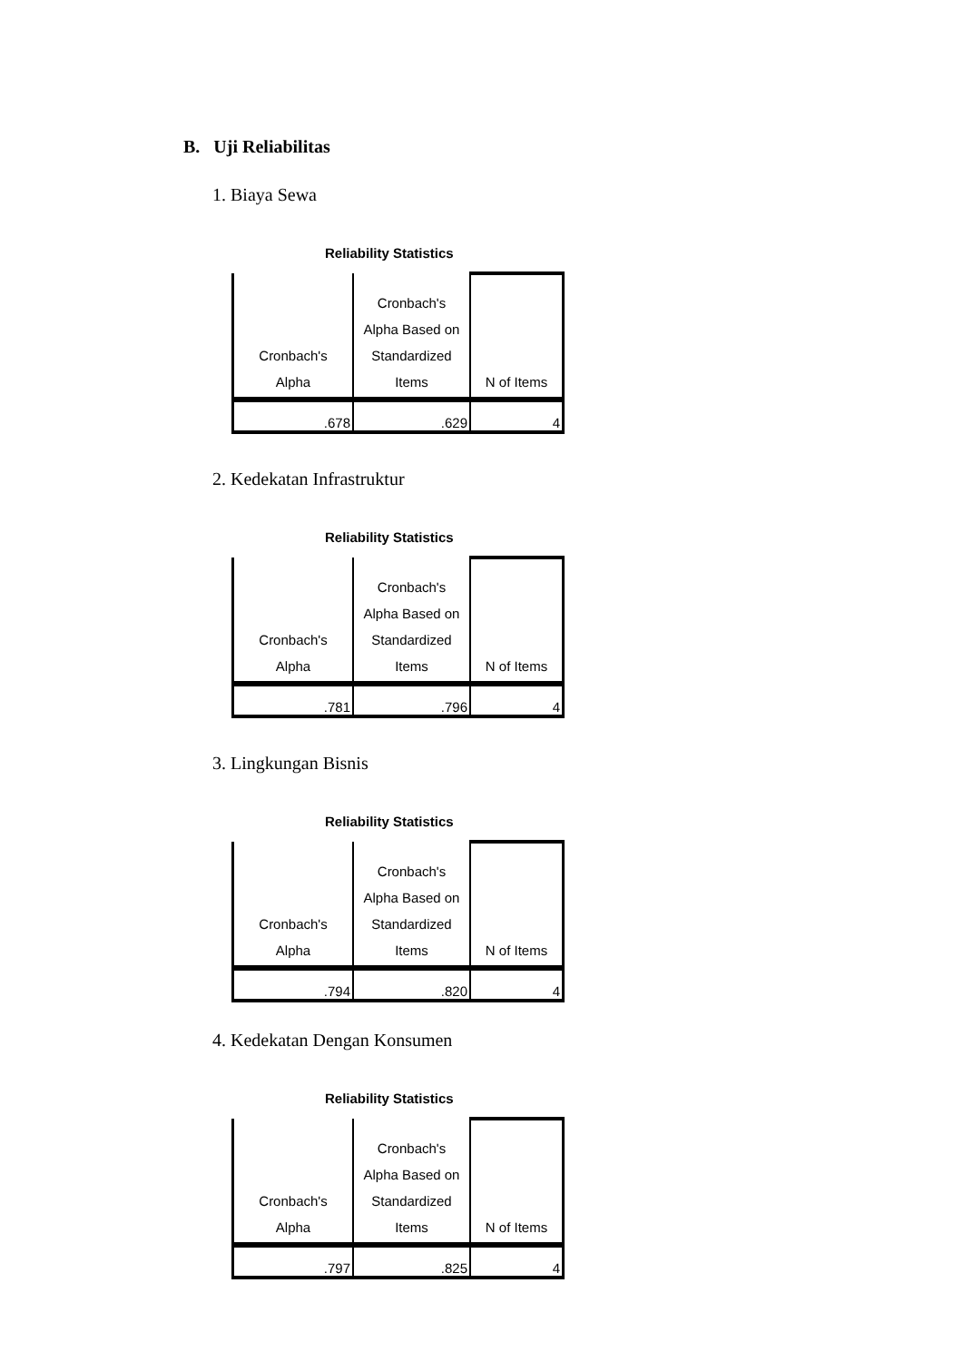B. Uji Reliabilitas
1. Biaya Sewa
Reliability Statistics
| Cronbach's Alpha | Cronbach's Alpha Based on Standardized Items | N of Items |
| --- | --- | --- |
| .678 | .629 | 4 |
2. Kedekatan Infrastruktur
Reliability Statistics
| Cronbach's Alpha | Cronbach's Alpha Based on Standardized Items | N of Items |
| --- | --- | --- |
| .781 | .796 | 4 |
3. Lingkungan Bisnis
Reliability Statistics
| Cronbach's Alpha | Cronbach's Alpha Based on Standardized Items | N of Items |
| --- | --- | --- |
| .794 | .820 | 4 |
4. Kedekatan Dengan Konsumen
Reliability Statistics
| Cronbach's Alpha | Cronbach's Alpha Based on Standardized Items | N of Items |
| --- | --- | --- |
| .797 | .825 | 4 |